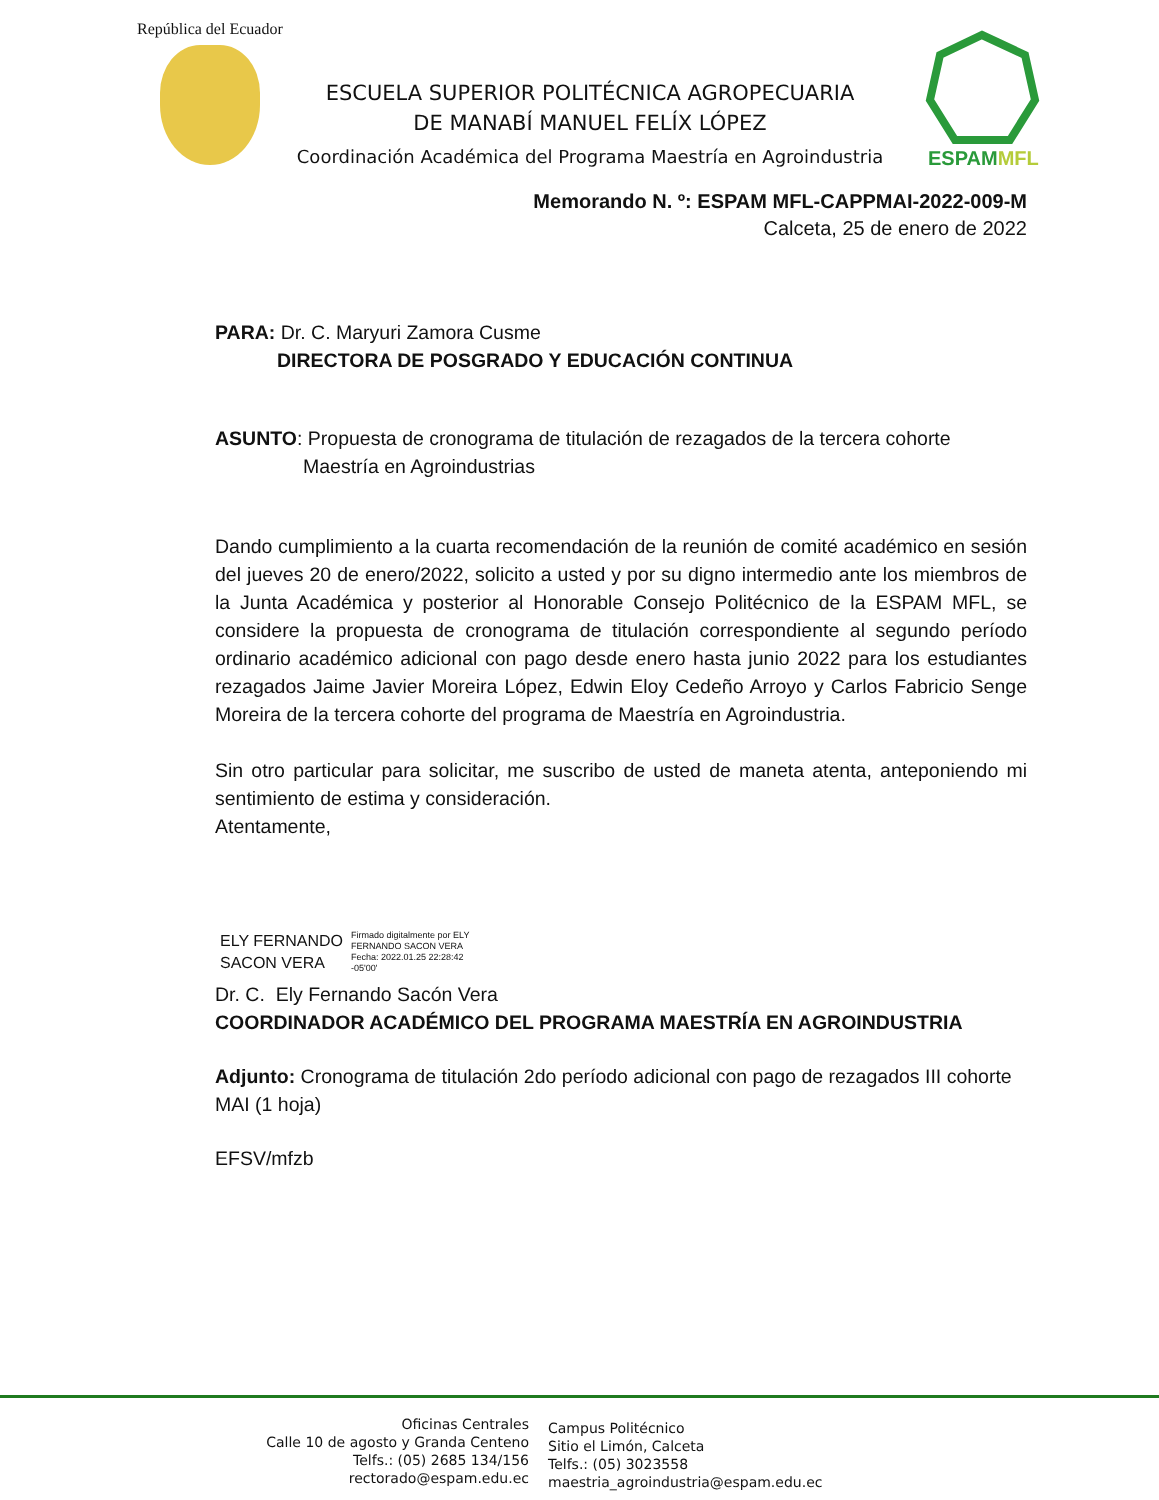República del Ecuador
ESCUELA SUPERIOR POLITÉCNICA AGROPECUARIA
DE MANABÍ MANUEL FELÍX LÓPEZ
Coordinación Académica del Programa Maestría en Agroindustria
ESPAMMFL
Memorando N. º: ESPAM MFL-CAPPMAI-2022-009-M
Calceta, 25 de enero de 2022
PARA: Dr. C. Maryuri Zamora Cusme
DIRECTORA DE POSGRADO Y EDUCACIÓN CONTINUA
ASUNTO: Propuesta de cronograma de titulación de rezagados de la tercera cohorte Maestría en Agroindustrias
Dando cumplimiento a la cuarta recomendación de la reunión de comité académico en sesión del jueves 20 de enero/2022, solicito a usted y por su digno intermedio ante los miembros de la Junta Académica y posterior al Honorable Consejo Politécnico de la ESPAM MFL, se considere la propuesta de cronograma de titulación correspondiente al segundo período ordinario académico adicional con pago desde enero hasta junio 2022 para los estudiantes rezagados Jaime Javier Moreira López, Edwin Eloy Cedeño Arroyo y Carlos Fabricio Senge Moreira de la tercera cohorte del programa de Maestría en Agroindustria.
Sin otro particular para solicitar, me suscribo de usted de maneta atenta, anteponiendo mi sentimiento de estima y consideración.
Atentamente,
ELY FERNANDO
SACON VERA
Firmado digitalmente por ELY
FERNANDO SACON VERA
Fecha: 2022.01.25 22:28:42
-05'00'
Dr. C. Ely Fernando Sacón Vera
COORDINADOR ACADÉMICO DEL PROGRAMA MAESTRÍA EN AGROINDUSTRIA
Adjunto: Cronograma de titulación 2do período adicional con pago de rezagados III cohorte MAI (1 hoja)
EFSV/mfzb
Oficinas Centrales
Calle 10 de agosto y Granda Centeno
Telfs.: (05) 2685 134/156
rectorado@espam.edu.ec
Campus Politécnico
Sitio el Limón, Calceta
Telfs.: (05) 3023558
maestria_agroindustria@espam.edu.ec